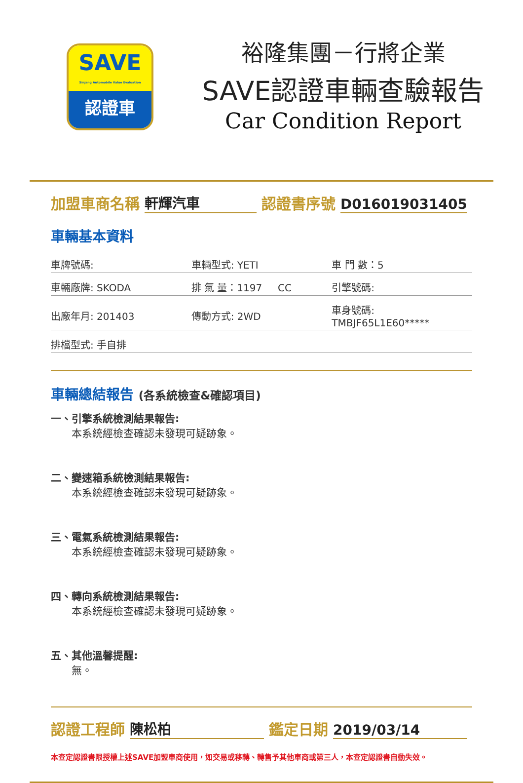SAVE
Sinjang Automobile Value Evaluation
認證車
裕隆集團－行將企業
SAVE認證車輛查驗報告
Car Condition Report
加盟車商名稱 軒輝汽車 認證書序號 D016019031405
車輛基本資料
| 車牌號碼: | 車輛型式: YETI | 車 門 數：5 |
| 車輛廠牌: SKODA | 排 氣 量：1197 CC | 引擎號碼: |
| 出廠年月: 201403 | 傳動方式: 2WD | 車身號碼: TMBJF65L1E60***** |
| 排檔型式: 手自排 | | |
車輛總結報告 (各系統檢查&確認項目)
一、引擎系統檢測結果報告:
本系統經檢查確認未發現可疑跡象。
二、變速箱系統檢測結果報告:
本系統經檢查確認未發現可疑跡象。
三、電氣系統檢測結果報告:
本系統經檢查確認未發現可疑跡象。
四、轉向系統檢測結果報告:
本系統經檢查確認未發現可疑跡象。
五、其他溫馨提醒:
無。
認證工程師 陳松柏 鑑定日期 2019/03/14
本查定認證書限授權上述SAVE加盟車商使用，如交易或移轉、轉售予其他車商或第三人，本查定認證書自動失效。